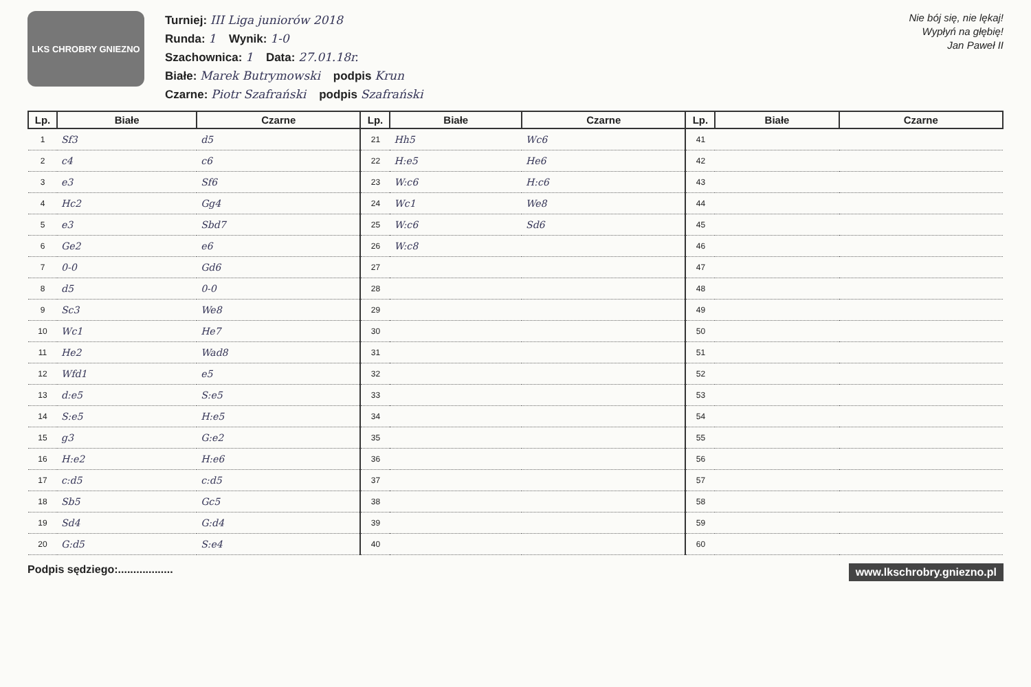LKS CHROBRY GNIEZNO
Turniej: III Liga juniorów 2018
Runda: 1 Wynik: 1-0
Szachownica: 1 Data: 27.01.18r.
Białe: Marek Butrymowski podpis Krun
Czarne: Piotr Szafrański podpis Szafrański
Nie bój się, nie lękaj!
Wypłyń na głębię!
Jan Paweł II
| Lp. | Białe | Czarne | Lp. | Białe | Czarne | Lp. | Białe | Czarne |
| --- | --- | --- | --- | --- | --- | --- | --- | --- |
| 1 | Sf3 | d5 | 21 | Hh5 | Wc6 | 41 | | |
| 2 | c4 | c6 | 22 | H:e5 | He6 | 42 | | |
| 3 | e3 | Sf6 | 23 | W:c6 | H:c6 | 43 | | |
| 4 | Hc2 | Gg4 | 24 | Wc1 | We8 | 44 | | |
| 5 | e3 | Sbd7 | 25 | W:c6 | Sd6 | 45 | | |
| 6 | Ge2 | e6 | 26 | W:c8 | | 46 | | |
| 7 | 0-0 | Gd6 | 27 | | | 47 | | |
| 8 | d5 | 0-0 | 28 | | | 48 | | |
| 9 | Sc3 | We8 | 29 | | | 49 | | |
| 10 | Wc1 | He7 | 30 | | | 50 | | |
| 11 | He2 | Wad8 | 31 | | | 51 | | |
| 12 | Wfd1 | e5 | 32 | | | 52 | | |
| 13 | d:e5 | S:e5 | 33 | | | 53 | | |
| 14 | S:e5 | H:e5 | 34 | | | 54 | | |
| 15 | g3 | G:e2 | 35 | | | 55 | | |
| 16 | H:e2 | H:e6 | 36 | | | 56 | | |
| 17 | c:d5 | c:d5 | 37 | | | 57 | | |
| 18 | Sb5 | Gc5 | 38 | | | 58 | | |
| 19 | Sd4 | G:d4 | 39 | | | 59 | | |
| 20 | G:d5 | S:e4 | 40 | | | 60 | | |
Podpis sędziego:.................. www.lkschrobry.gniezno.pl